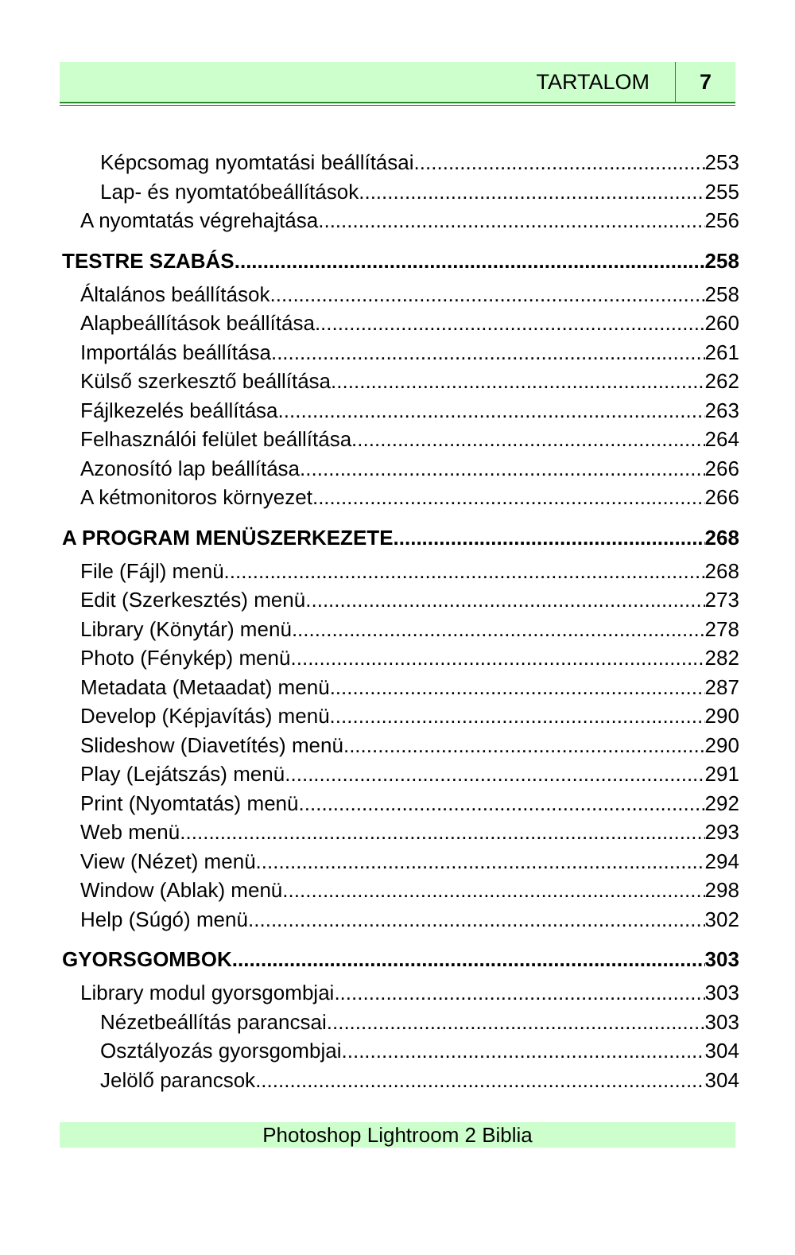TARTALOM 7
Képcsomag nyomtatási beállításai 253
Lap- és nyomtatóbeállítások 255
A nyomtatás végrehajtása 256
TESTRE SZABÁS 258
Általános beállítások 258
Alapbeállítások beállítása 260
Importálás beállítása 261
Külső szerkesztő beállítása 262
Fájlkezelés beállítása 263
Felhasználói felület beállítása 264
Azonosító lap beállítása 266
A kétmonitoros környezet 266
A PROGRAM MENÜSZERKEZETE 268
File (Fájl) menü 268
Edit (Szerkesztés) menü 273
Library (Könytár) menü 278
Photo (Fénykép) menü 282
Metadata (Metaadat) menü 287
Develop (Képjavítás) menü 290
Slideshow (Diavetítés) menü 290
Play (Lejátszás) menü 291
Print (Nyomtatás) menü 292
Web menü 293
View (Nézet) menü 294
Window (Ablak) menü 298
Help (Súgó) menü 302
GYORSGOMBOK 303
Library modul gyorsgombjai 303
Nézetbeállítás parancsai 303
Osztályozás gyorsgombjai 304
Jelölő parancsok 304
Photoshop Lightroom 2 Biblia